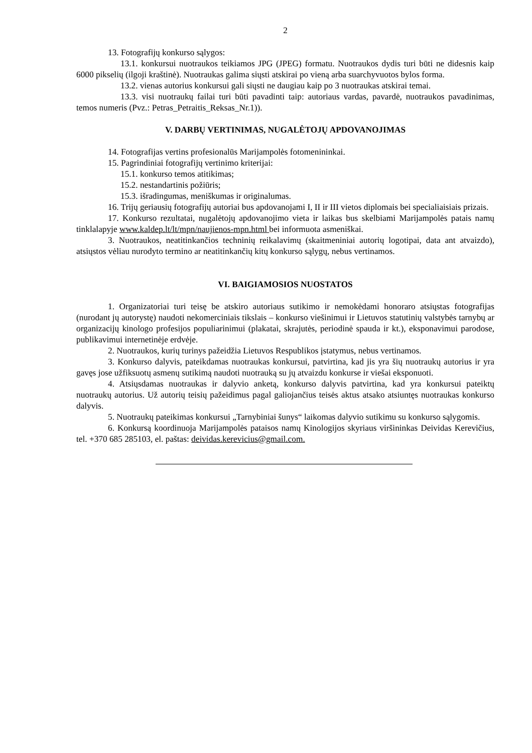2
13. Fotografijų konkurso sąlygos:
13.1. konkursui nuotraukos teikiamos JPG (JPEG) formatu. Nuotraukos dydis turi būti ne didesnis kaip 6000 pikselių (ilgoji kraštinė). Nuotraukas galima siųsti atskirai po vieną arba suarchyvuotos bylos forma.
13.2. vienas autorius konkursui gali siųsti ne daugiau kaip po 3 nuotraukas atskirai temai.
13.3. visi nuotraukų failai turi būti pavadinti taip: autoriaus vardas, pavardė, nuotraukos pavadinimas, temos numeris (Pvz.: Petras_Petraitis_Reksas_Nr.1)).
V. DARBŲ VERTINIMAS, NUGALĖTOJŲ APDOVANOJIMAS
14. Fotografijas vertins profesionalūs Marijampolės fotomenininkai.
15. Pagrindiniai fotografijų vertinimo kriterijai:
15.1. konkurso temos atitikimas;
15.2. nestandartinis požiūris;
15.3. išradingumas, meniškumas ir originalumas.
16. Trijų geriausių fotografijų autoriai bus apdovanojami I, II ir III vietos diplomais bei specialiaisiais prizais.
17. Konkurso rezultatai, nugalėtojų apdovanojimo vieta ir laikas bus skelbiami Marijampolės patais namų tinklalapyje www.kaldep.lt/lt/mpn/naujienos-mpn.html bei informuota asmeniškai.
3. Nuotraukos, neatitinkančios techninių reikalavimų (skaitmeniniai autorių logotipai, data ant atvaizdo), atsiųstos vėliau nurodyto termino ar neatitinkančių kitų konkurso sąlygų, nebus vertinamos.
VI. BAIGIAMOSIOS NUOSTATOS
1. Organizatoriai turi teisę be atskiro autoriaus sutikimo ir nemokėdami honoraro atsiųstas fotografijas (nurodant jų autorystę) naudoti nekomerciniais tikslais – konkurso viešinimui ir Lietuvos statutinių valstybės tarnybų ar organizacijų kinologo profesijos populiarinimui (plakatai, skrajutės, periodinė spauda ir kt.), eksponavimui parodose, publikavimui internetinėje erdvėje.
2. Nuotraukos, kurių turinys pažeidžia Lietuvos Respublikos įstatymus, nebus vertinamos.
3. Konkurso dalyvis, pateikdamas nuotraukas konkursui, patvirtina, kad jis yra šių nuotraukų autorius ir yra gavęs jose užfiksuotų asmenų sutikimą naudoti nuotrauką su jų atvaizdu konkurse ir viešai eksponuoti.
4. Atsiųsdamas nuotraukas ir dalyvio anketą, konkurso dalyvis patvirtina, kad yra konkursui pateiktų nuotraukų autorius. Už autorių teisių pažeidimus pagal galiojančius teisės aktus atsako atsiuntęs nuotraukas konkurso dalyvis.
5. Nuotraukų pateikimas konkursui „Tarnybiniai šunys“ laikomas dalyvio sutikimu su konkurso sąlygomis.
6. Konkursą koordinuoja Marijampolės pataisos namų Kinologijos skyriaus viršininkas Deividas Kerevičius, tel. +370 685 285103, el. paštas: deividas.kerevicius@gmail.com.